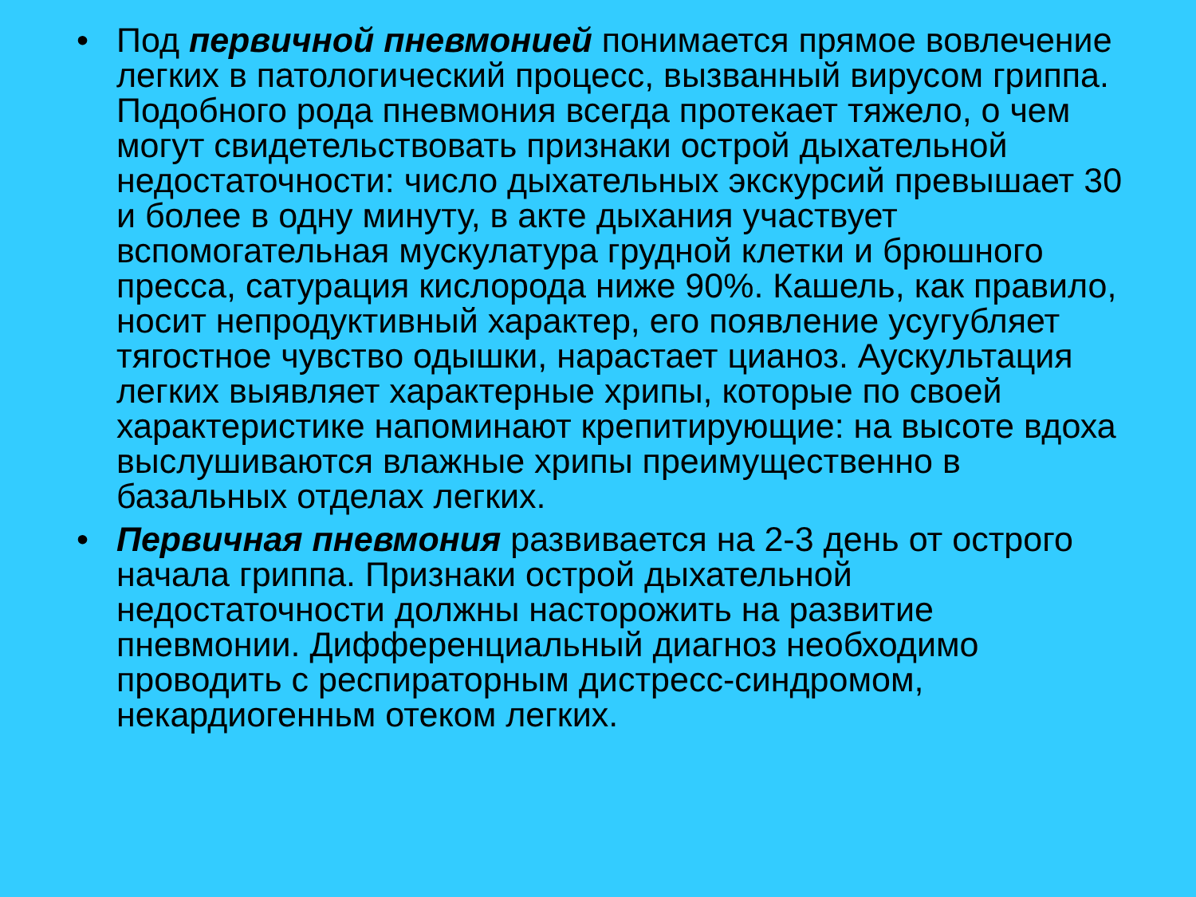• Под первичной пневмонией понимается прямое вовлечение легких в патологический процесс, вызванный вирусом гриппа. Подобного рода пневмония всегда протекает тяжело, о чем могут свидетельствовать признаки острой дыхательной недостаточности: число дыхательных экскурсий превышает 30 и более в одну минуту, в акте дыхания участвует вспомогательная мускулатура грудной клетки и брюшного пресса, сатурация кислорода ниже 90%. Кашель, как правило, носит непродуктивный характер, его появление усугубляет тягостное чувство одышки, нарастает цианоз. Аускультация легких выявляет характерные хрипы, которые по своей характеристике напоминают крепитирующие: на высоте вдоха выслушиваются влажные хрипы преимущественно в базальных отделах легких.
• Первичная пневмония развивается на 2-3 день от острого начала гриппа. Признаки острой дыхательной недостаточности должны насторожить на развитие пневмонии. Дифференциальный диагноз необходимо проводить с респираторным дистресс-синдромом, некардиогенньм отеком легких.